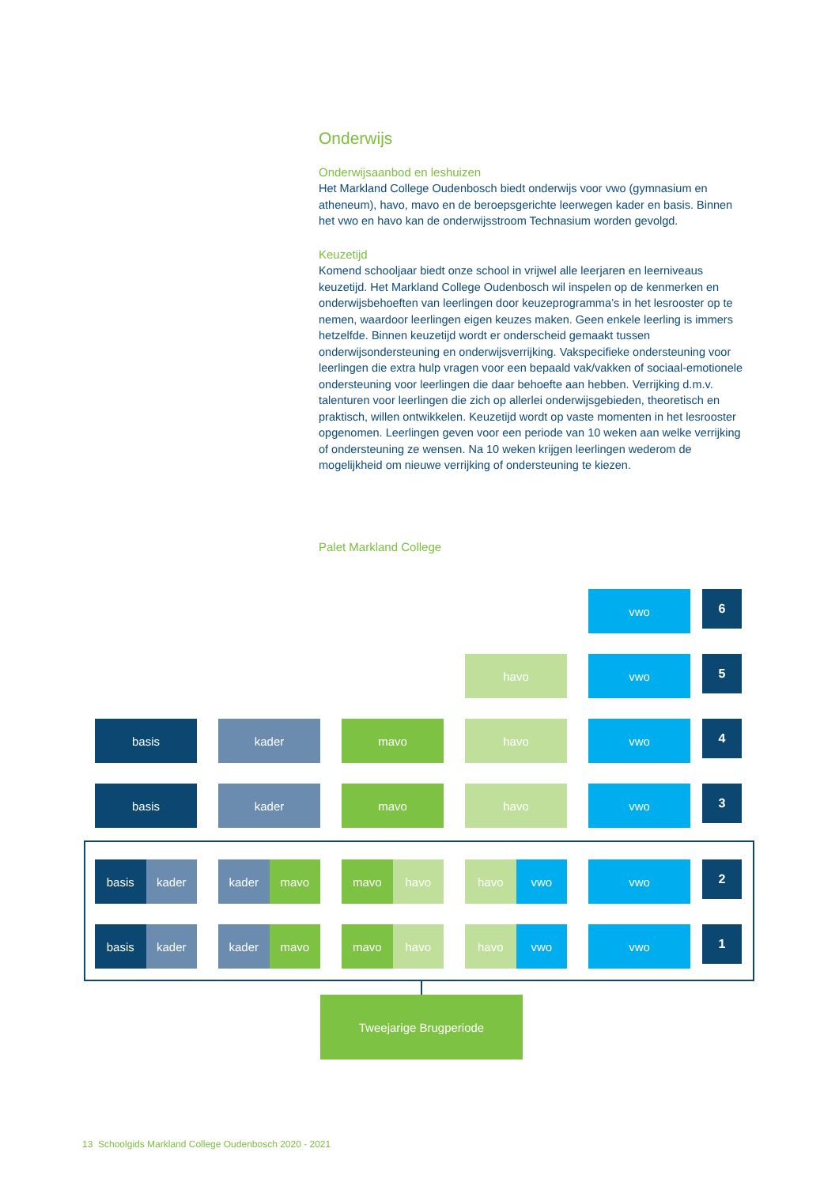Onderwijs
Onderwijsaanbod en leshuizen
Het Markland College Oudenbosch biedt onderwijs voor vwo (gymnasium en atheneum), havo, mavo en de beroepsgerichte leerwegen kader en basis. Binnen het vwo en havo kan de onderwijsstroom Technasium worden gevolgd.
Keuzetijd
Komend schooljaar biedt onze school in vrijwel alle leerjaren en leerniveaus keuzetijd. Het Markland College Oudenbosch wil inspelen op de kenmerken en onderwijsbehoeften van leerlingen door keuzeprogramma’s in het lesrooster op te nemen, waardoor leerlingen eigen keuzes maken. Geen enkele leerling is immers hetzelfde. Binnen keuzetijd wordt er onderscheid gemaakt tussen onderwijsondersteuning en onderwijsverrijking. Vakspecifieke ondersteuning voor leerlingen die extra hulp vragen voor een bepaald vak/vakken of sociaal-emotionele ondersteuning voor leerlingen die daar behoefte aan hebben. Verrijking d.m.v. talenturen voor leerlingen die zich op allerlei onderwijsgebieden, theoretisch en praktisch, willen ontwikkelen. Keuzetijd wordt op vaste momenten in het lesrooster opgenomen. Leerlingen geven voor een periode van 10 weken aan welke verrijking of ondersteuning ze wensen. Na 10 weken krijgen leerlingen wederom de mogelijkheid om nieuwe verrijking of ondersteuning te kiezen.
Palet Markland College
vwo
6
havo vwo
5
basis kader mavo havo vwo
4
basis kader mavo havo vwo
3
basis kader kader mavo mavo havo havo vwo vwo
2
basis kader kader mavo mavo havo havo vwo vwo
1
Tweejarige Brugperiode
13 Schoolgids Markland College Oudenbosch 2020 - 2021